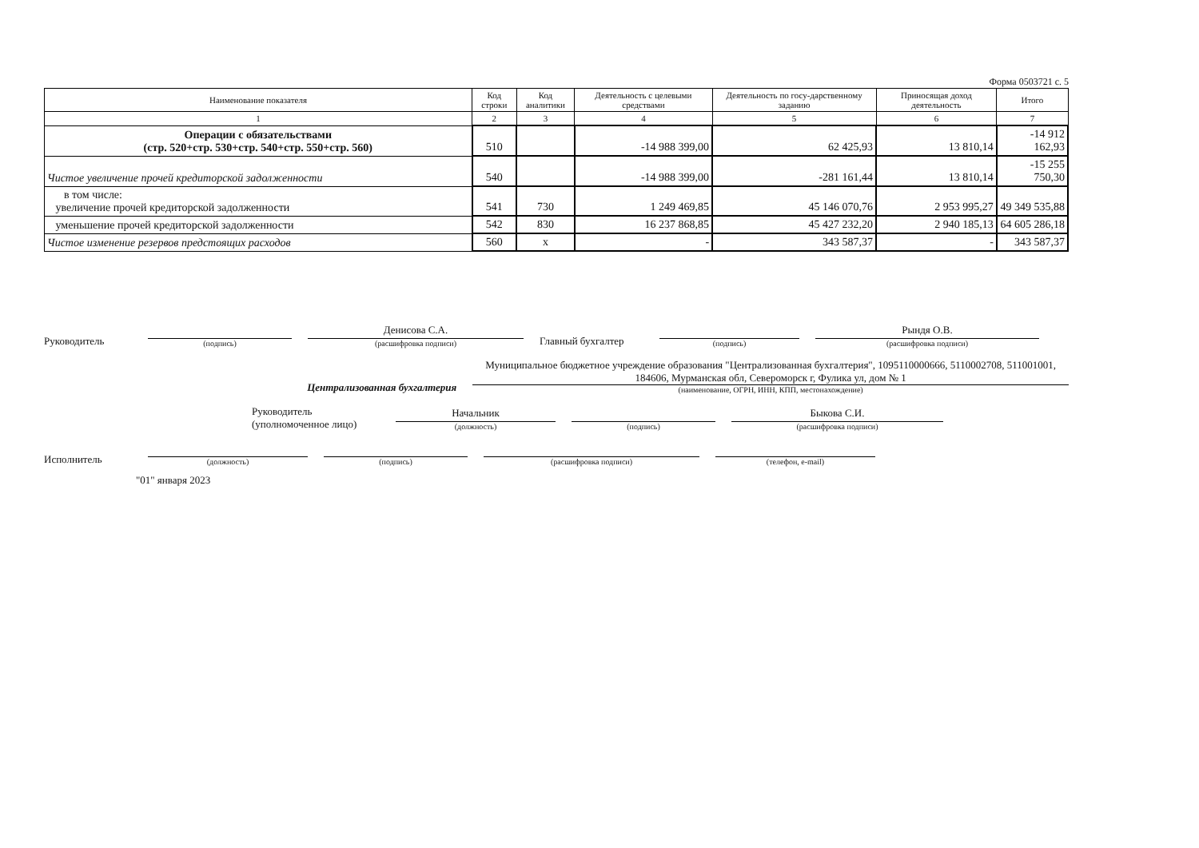Форма 0503721 с. 5
| Наименование показателя | Код строки | Код аналитики | Деятельность с целевыми средствами | Деятельность по госу-дарственному заданию | Приносящая доход деятельность | Итого |
| --- | --- | --- | --- | --- | --- | --- |
| 1 | 2 | 3 | 4 | 5 | 6 | 7 |
| Операции с обязательствами (стр. 520+стр. 530+стр. 540+стр. 550+стр. 560) | 510 | | -14 988 399,00 | 62 425,93 | 13 810,14 | -14 912 162,93 |
| Чистое увеличение прочей кредиторской задолженности | 540 | | -14 988 399,00 | -281 161,44 | 13 810,14 | -15 255 750,30 |
| в том числе: увеличение прочей кредиторской задолженности | 541 | 730 | 1 249 469,85 | 45 146 070,76 | 2 953 995,27 | 49 349 535,88 |
| уменьшение прочей кредиторской задолженности | 542 | 830 | 16 237 868,85 | 45 427 232,20 | 2 940 185,13 | 64 605 286,18 |
| Чистое изменение резервов предстоящих расходов | 560 | x | - | 343 587,37 | - | 343 587,37 |
Руководитель
(подпись)
Денисова С.А.
(расшифровка подписи)
Главный бухгалтер
(подпись)
Рындя О.В.
(расшифровка подписи)
Централизованная бухгалтерия
Муниципальное бюджетное учреждение образования "Централизованная бухгалтерия", 1095110000666, 5110002708, 511001001, 184606, Мурманская обл, Североморск г, Фулика ул, дом № 1
(наименование, ОГРН, ИНН, КПП, местонахождение)
Руководитель
(уполномоченное лицо)
Начальник
(должность)
(подпись)
Быкова С.И.
(расшифровка подписи)
Исполнитель
(должность)
(подпись)
(расшифровка подписи)
(телефон, e-mail)
"01" января 2023